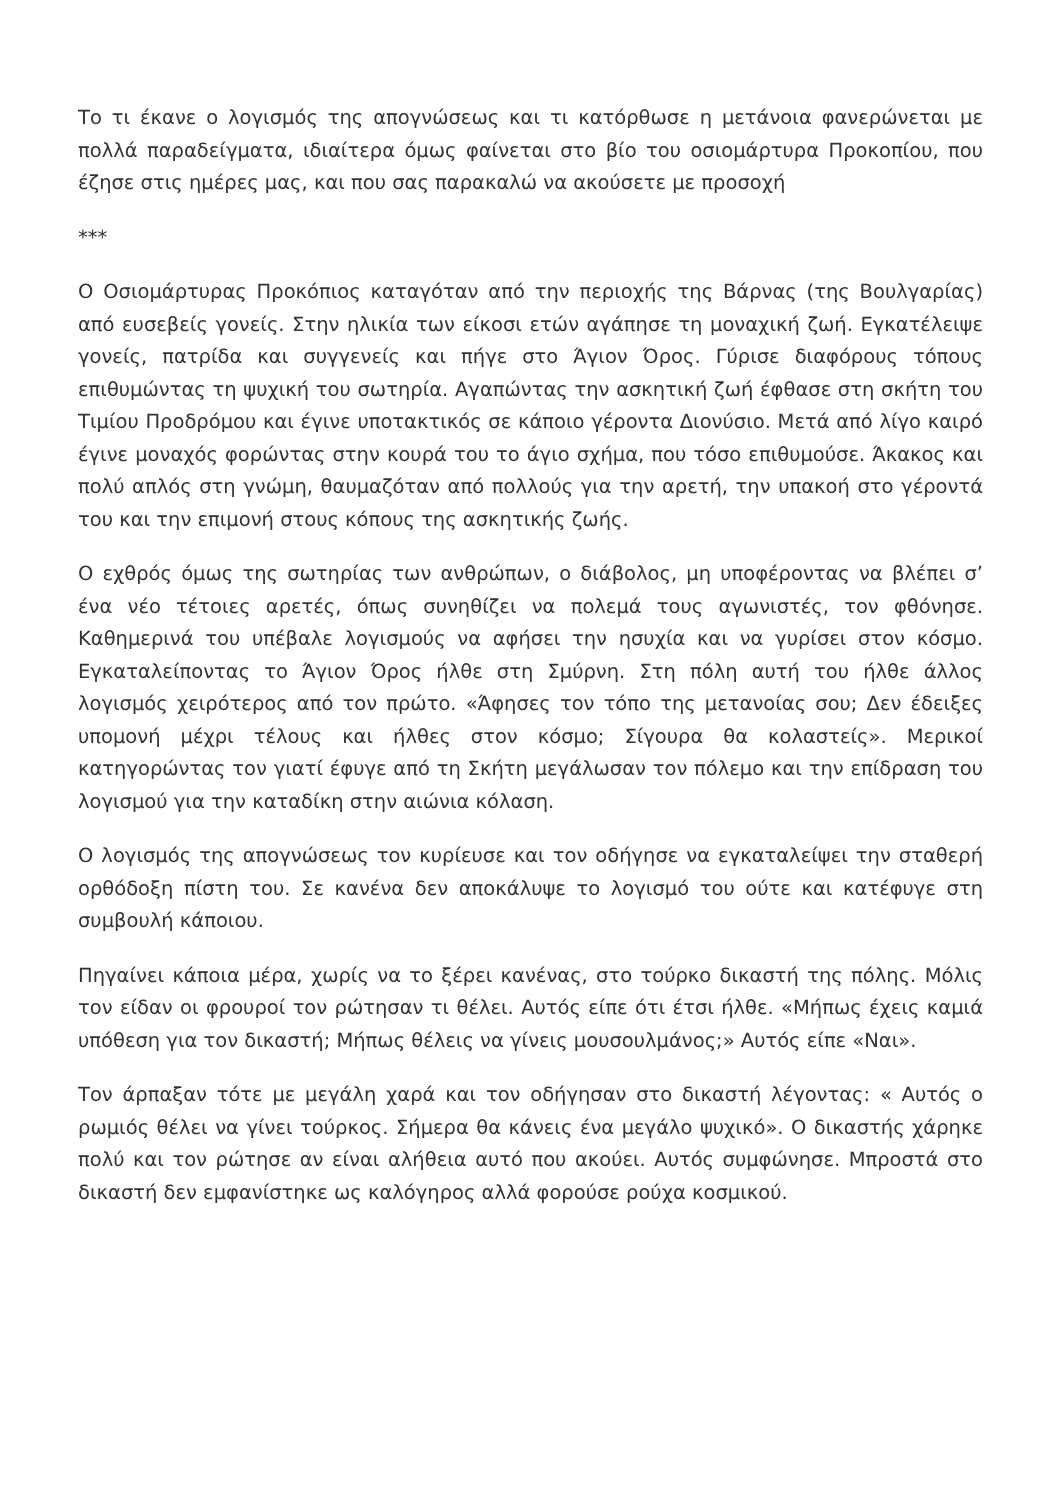Το τι έκανε ο λογισμός της απογνώσεως και τι κατόρθωσε η μετάνοια φανερώνεται με πολλά παραδείγματα, ιδιαίτερα όμως φαίνεται στο βίο του οσιομάρτυρα Προκοπίου, που έζησε στις ημέρες μας, και που σας παρακαλώ να ακούσετε με προσοχή
***
Ο Οσιομάρτυρας Προκόπιος καταγόταν από την περιοχής της Βάρνας (της Βουλγαρίας) από ευσεβείς γονείς. Στην ηλικία των είκοσι ετών αγάπησε τη μοναχική ζωή. Εγκατέλειψε γονείς, πατρίδα και συγγενείς και πήγε στο Άγιον Όρος. Γύρισε διαφόρους τόπους επιθυμώντας τη ψυχική του σωτηρία. Αγαπώντας την ασκητική ζωή έφθασε στη σκήτη του Τιμίου Προδρόμου και έγινε υποτακτικός σε κάποιο γέροντα Διονύσιο. Μετά από λίγο καιρό έγινε μοναχός φορώντας στην κουρά του το άγιο σχήμα, που τόσο επιθυμούσε. Άκακος και πολύ απλός στη γνώμη, θαυμαζόταν από πολλούς για την αρετή, την υπακοή στο γέροντά του και την επιμονή στους κόπους της ασκητικής ζωής.
Ο εχθρός όμως της σωτηρίας των ανθρώπων, ο διάβολος, μη υποφέροντας να βλέπει σ’ ένα νέο τέτοιες αρετές, όπως συνηθίζει να πολεμά τους αγωνιστές, τον φθόνησε. Καθημερινά του υπέβαλε λογισμούς να αφήσει την ησυχία και να γυρίσει στον κόσμο. Εγκαταλείποντας το Άγιον Όρος ήλθε στη Σμύρνη. Στη πόλη αυτή του ήλθε άλλος λογισμός χειρότερος από τον πρώτο. «Άφησες τον τόπο της μετανοίας σου; Δεν έδειξες υπομονή μέχρι τέλους και ήλθες στον κόσμο; Σίγουρα θα κολαστείς». Μερικοί κατηγορώντας τον γιατί έφυγε από τη Σκήτη μεγάλωσαν τον πόλεμο και την επίδραση του λογισμού για την καταδίκη στην αιώνια κόλαση.
Ο λογισμός της απογνώσεως τον κυρίευσε και τον οδήγησε να εγκαταλείψει την σταθερή ορθόδοξη πίστη του. Σε κανένα δεν αποκάλυψε το λογισμό του ούτε και κατέφυγε στη συμβουλή κάποιου.
Πηγαίνει κάποια μέρα, χωρίς να το ξέρει κανένας, στο τούρκο δικαστή της πόλης. Μόλις τον είδαν οι φρουροί τον ρώτησαν τι θέλει. Αυτός είπε ότι έτσι ήλθε. «Μήπως έχεις καμιά υπόθεση για τον δικαστή; Μήπως θέλεις να γίνεις μουσουλμάνος;» Αυτός είπε «Ναι».
Τον άρπαξαν τότε με μεγάλη χαρά και τον οδήγησαν στο δικαστή λέγοντας: « Αυτός ο ρωμιός θέλει να γίνει τούρκος. Σήμερα θα κάνεις ένα μεγάλο ψυχικό». Ο δικαστής χάρηκε πολύ και τον ρώτησε αν είναι αλήθεια αυτό που ακούει. Αυτός συμφώνησε. Μπροστά στο δικαστή δεν εμφανίστηκε ως καλόγηρος αλλά φορούσε ρούχα κοσμικού.